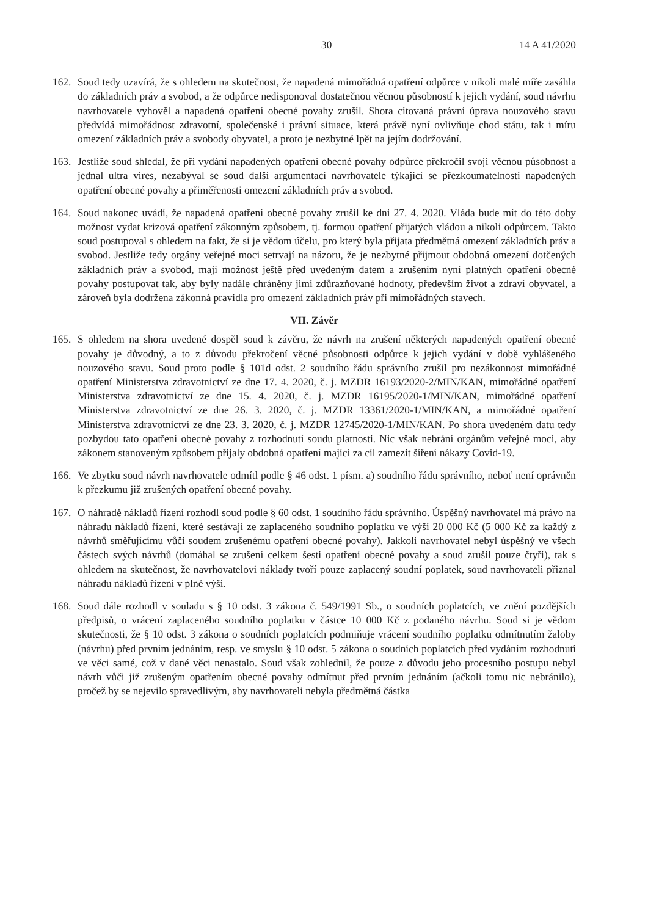30 14 A 41/2020
162. Soud tedy uzavírá, že s ohledem na skutečnost, že napadená mimořádná opatření odpůrce v nikoli malé míře zasáhla do základních práv a svobod, a že odpůrce nedisponoval dostatečnou věcnou působností k jejich vydání, soud návrhu navrhovatele vyhověl a napadená opatření obecné povahy zrušil. Shora citovaná právní úprava nouzového stavu předvídá mimořádnost zdravotní, společenské i právní situace, která právě nyní ovlivňuje chod státu, tak i míru omezení základních práv a svobody obyvatel, a proto je nezbytné lpět na jejím dodržování.
163. Jestliže soud shledal, že při vydání napadených opatření obecné povahy odpůrce překročil svoji věcnou působnost a jednal ultra vires, nezabýval se soud další argumentací navrhovatele týkající se přezkoumatelnosti napadených opatření obecné povahy a přiměřenosti omezení základních práv a svobod.
164. Soud nakonec uvádí, že napadená opatření obecné povahy zrušil ke dni 27. 4. 2020. Vláda bude mít do této doby možnost vydat krizová opatření zákonným způsobem, tj. formou opatření přijatých vládou a nikoli odpůrcem. Takto soud postupoval s ohledem na fakt, že si je vědom účelu, pro který byla přijata předmětná omezení základních práv a svobod. Jestliže tedy orgány veřejné moci setrvají na názoru, že je nezbytné přijmout obdobná omezení dotčených základních práv a svobod, mají možnost ještě před uvedeným datem a zrušením nyní platných opatření obecné povahy postupovat tak, aby byly nadále chráněny jimi zdůrazňované hodnoty, především život a zdraví obyvatel, a zároveň byla dodržena zákonná pravidla pro omezení základních práv při mimořádných stavech.
VII. Závěr
165. S ohledem na shora uvedené dospěl soud k závěru, že návrh na zrušení některých napadených opatření obecné povahy je důvodný, a to z důvodu překročení věcné působnosti odpůrce k jejich vydání v době vyhlášeného nouzového stavu. Soud proto podle § 101d odst. 2 soudního řádu správního zrušil pro nezákonnost mimořádné opatření Ministerstva zdravotnictví ze dne 17. 4. 2020, č. j. MZDR 16193/2020-2/MIN/KAN, mimořádné opatření Ministerstva zdravotnictví ze dne 15. 4. 2020, č. j. MZDR 16195/2020-1/MIN/KAN, mimořádné opatření Ministerstva zdravotnictví ze dne 26. 3. 2020, č. j. MZDR 13361/2020-1/MIN/KAN, a mimořádné opatření Ministerstva zdravotnictví ze dne 23. 3. 2020, č. j. MZDR 12745/2020-1/MIN/KAN. Po shora uvedeném datu tedy pozbydou tato opatření obecné povahy z rozhodnutí soudu platnosti. Nic však nebrání orgánům veřejné moci, aby zákonem stanoveným způsobem přijaly obdobná opatření mající za cíl zamezit šíření nákazy Covid-19.
166. Ve zbytku soud návrh navrhovatele odmítl podle § 46 odst. 1 písm. a) soudního řádu správního, neboť není oprávněn k přezkumu již zrušených opatření obecné povahy.
167. O náhradě nákladů řízení rozhodl soud podle § 60 odst. 1 soudního řádu správního. Úspěšný navrhovatel má právo na náhradu nákladů řízení, které sestávají ze zaplaceného soudního poplatku ve výši 20 000 Kč (5 000 Kč za každý z návrhů směřujícímu vůči soudem zrušenému opatření obecné povahy). Jakkoli navrhovatel nebyl úspěšný ve všech částech svých návrhů (domáhal se zrušení celkem šesti opatření obecné povahy a soud zrušil pouze čtyři), tak s ohledem na skutečnost, že navrhovatelovi náklady tvoří pouze zaplacený soudní poplatek, soud navrhovateli přiznal náhradu nákladů řízení v plné výši.
168. Soud dále rozhodl v souladu s § 10 odst. 3 zákona č. 549/1991 Sb., o soudních poplatcích, ve znění pozdějších předpisů, o vrácení zaplaceného soudního poplatku v částce 10 000 Kč z podaného návrhu. Soud si je vědom skutečnosti, že § 10 odst. 3 zákona o soudních poplatcích podmiňuje vrácení soudního poplatku odmítnutím žaloby (návrhu) před prvním jednáním, resp. ve smyslu § 10 odst. 5 zákona o soudních poplatcích před vydáním rozhodnutí ve věci samé, což v dané věci nenastalo. Soud však zohlednil, že pouze z důvodu jeho procesního postupu nebyl návrh vůči již zrušeným opatřením obecné povahy odmítnut před prvním jednáním (ačkoli tomu nic nebránilo), pročež by se nejevilo spravedlivým, aby navrhovateli nebyla předmětná částka